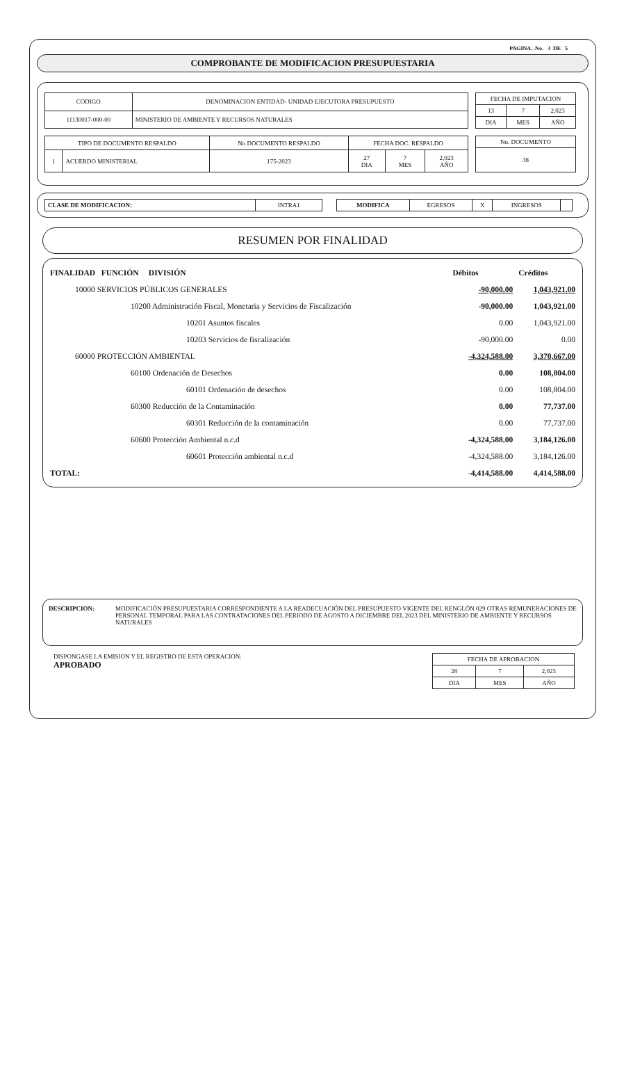PAGINA. .No. 3 DE 5
COMPROBANTE DE MODIFICACION PRESUPUESTARIA
| CODIGO | DENOMINACION ENTIDAD- UNIDAD EJECUTORA PRESUPUESTO |
| --- | --- |
| 11130017-000-00 | MINISTERIO DE AMBIENTE Y RECURSOS NATURALES |
| FECHA DE IMPUTACION | | |
| --- | --- | --- |
| 13 | 7 | 2,023 |
| DIA | MES | AÑO |
| TIPO DE DOCUMENTO RESPALDO | | No DOCUMENTO RESPALDO | FECHA DOC. RESPALDO | | |
| --- | --- | --- | --- | --- | --- |
| 1 | ACUERDO MINISTERIAL | 175-2023 | 27 DIA | 7 MES | 2,023 AÑO |
| No. DOCUMENTO |
| --- |
| 38 |
| CLASE DE MODIFICACION: | INTRA1 |
| MODIFICA | EGRESOS | X | INGRESOS | |
RESUMEN POR FINALIDAD
| FINALIDAD FUNCIÓN DIVISIÓN | Débitos | Créditos |
| --- | --- | --- |
| 10000 SERVICIOS PÚBLICOS GENERALES | -90,000.00 | 1,043,921.00 |
| 10200 Administración Fiscal, Monetaria y Servicios de Fiscalización | -90,000.00 | 1,043,921.00 |
| 10201 Asuntos fiscales | 0.00 | 1,043,921.00 |
| 10203 Servicios de fiscalización | -90,000.00 | 0.00 |
| 60000 PROTECCIÓN AMBIENTAL | -4,324,588.00 | 3,370,667.00 |
| 60100 Ordenación de Desechos | 0.00 | 108,804.00 |
| 60101 Ordenación de desechos | 0.00 | 108,804.00 |
| 60300 Reducción de la Contaminación | 0.00 | 77,737.00 |
| 60301 Reducción de la contaminación | 0.00 | 77,737.00 |
| 60600 Protección Ambiental n.c.d | -4,324,588.00 | 3,184,126.00 |
| 60601 Protección ambiental n.c.d | -4,324,588.00 | 3,184,126.00 |
| TOTAL: | -4,414,588.00 | 4,414,588.00 |
DESCRIPCION: MODIFICACIÓN PRESUPUESTARIA CORRESPONDIENTE A LA READECUACIÓN DEL PRESUPUESTO VIGENTE DEL RENGLÓN 029 OTRAS REMUNERACIONES DE PERSONAL TEMPORAL PARA LAS CONTRATACIONES DEL PERIODO DE AGOSTO A DICIEMBRE DEL 2023 DEL MINISTERIO DE AMBIENTE Y RECURSOS NATURALES
DISPONGASE LA EMISION Y EL REGISTRO DE ESTA OPERACION:
APROBADO
| FECHA DE APROBACION | | |
| --- | --- | --- |
| 28 | 7 | 2,023 |
| DIA | MES | AÑO |